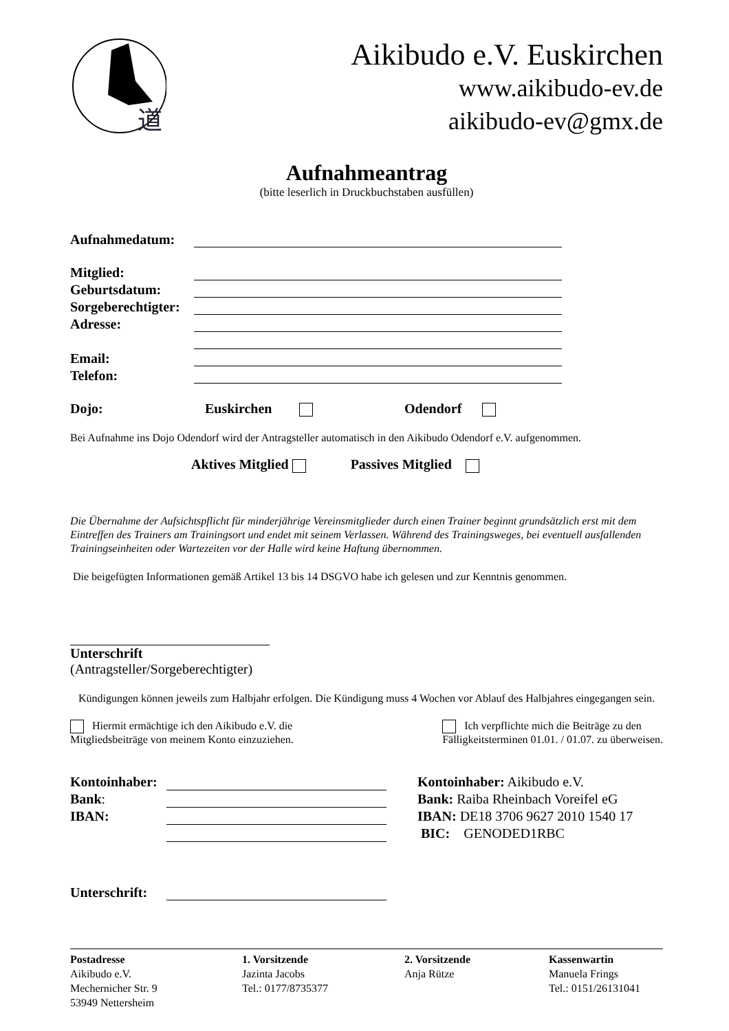道
Aikibudo e.V. Euskirchen
www.aikibudo-ev.de
aikibudo-ev@gmx.de
Aufnahmeantrag
(bitte leserlich in Druckbuchstaben ausfüllen)
Aufnahmedatum:
Mitglied:
Geburtsdatum:
Sorgeberechtigter:
Adresse:
Email:
Telefon:
Dojo: Euskirchen Odendorf
Bei Aufnahme ins Dojo Odendorf wird der Antragsteller automatisch in den Aikibudo Odendorf e.V. aufgenommen.
Aktives Mitglied Passives Mitglied
Die Übernahme der Aufsichtspflicht für minderjährige Vereinsmitglieder durch einen Trainer beginnt grundsätzlich erst mit dem Eintreffen des Trainers am Trainingsort und endet mit seinem Verlassen. Während des Trainingsweges, bei eventuell ausfallenden Trainingseinheiten oder Wartezeiten vor der Halle wird keine Haftung übernommen.
Die beigefügten Informationen gemäß Artikel 13 bis 14 DSGVO habe ich gelesen und zur Kenntnis genommen.
Unterschrift
(Antragsteller/Sorgeberechtigter)
Kündigungen können jeweils zum Halbjahr erfolgen. Die Kündigung muss 4 Wochen vor Ablauf des Halbjahres eingegangen sein.
Hiermit ermächtige ich den Aikibudo e.V. die
Mitgliedsbeiträge von meinem Konto einzuziehen.
Ich verpflichte mich die Beiträge zu den
Fälligkeitsterminen 01.01. / 01.07. zu überweisen.
Kontoinhaber:
Bank:
IBAN:
Kontoinhaber: Aikibudo e.V.
Bank: Raiba Rheinbach Voreifel eG
IBAN: DE18 3706 9627 2010 1540 17
BIC: GENODED1RBC
Unterschrift:
Postadresse
Aikibudo e.V.
Mechernicher Str. 9
53949 Nettersheim
1. Vorsitzende
Jazinta Jacobs
Tel.: 0177/8735377
2. Vorsitzende
Anja Rütze
Kassenwartin
Manuela Frings
Tel.: 0151/26131041